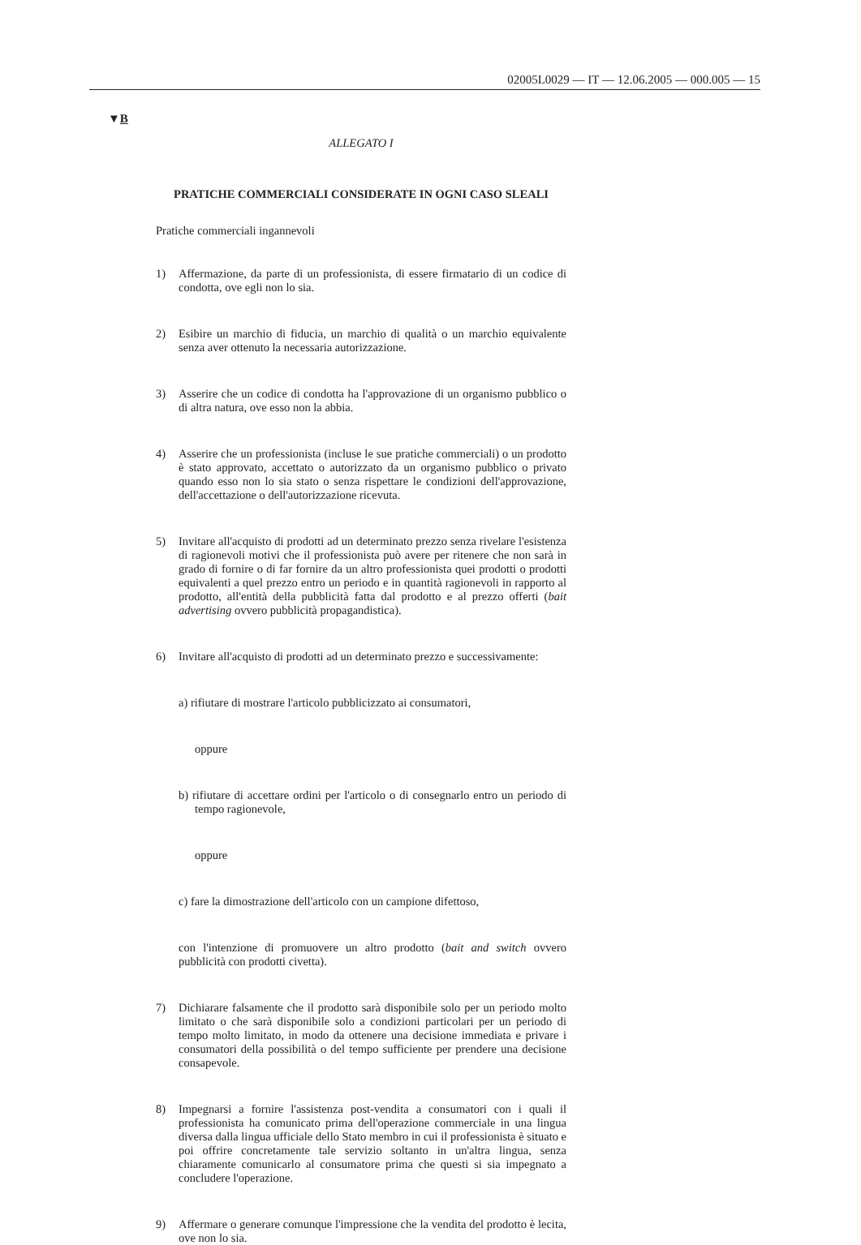02005L0029 — IT — 12.06.2005 — 000.005 — 15
▼B
ALLEGATO I
PRATICHE COMMERCIALI CONSIDERATE IN OGNI CASO SLEALI
Pratiche commerciali ingannevoli
1) Affermazione, da parte di un professionista, di essere firmatario di un codice di condotta, ove egli non lo sia.
2) Esibire un marchio di fiducia, un marchio di qualità o un marchio equivalente senza aver ottenuto la necessaria autorizzazione.
3) Asserire che un codice di condotta ha l'approvazione di un organismo pubblico o di altra natura, ove esso non la abbia.
4) Asserire che un professionista (incluse le sue pratiche commerciali) o un prodotto è stato approvato, accettato o autorizzato da un organismo pubblico o privato quando esso non lo sia stato o senza rispettare le condizioni dell'approvazione, dell'accettazione o dell'autorizzazione ricevuta.
5) Invitare all'acquisto di prodotti ad un determinato prezzo senza rivelare l'esistenza di ragionevoli motivi che il professionista può avere per ritenere che non sarà in grado di fornire o di far fornire da un altro professionista quei prodotti o prodotti equivalenti a quel prezzo entro un periodo e in quantità ragionevoli in rapporto al prodotto, all'entità della pubblicità fatta dal prodotto e al prezzo offerti (bait advertising ovvero pubblicità propagandistica).
6) Invitare all'acquisto di prodotti ad un determinato prezzo e successivamente:
a) rifiutare di mostrare l'articolo pubblicizzato ai consumatori,
oppure
b) rifiutare di accettare ordini per l'articolo o di consegnarlo entro un periodo di tempo ragionevole,
oppure
c) fare la dimostrazione dell'articolo con un campione difettoso,
con l'intenzione di promuovere un altro prodotto (bait and switch ovvero pubblicità con prodotti civetta).
7) Dichiarare falsamente che il prodotto sarà disponibile solo per un periodo molto limitato o che sarà disponibile solo a condizioni particolari per un periodo di tempo molto limitato, in modo da ottenere una decisione immediata e privare i consumatori della possibilità o del tempo sufficiente per prendere una decisione consapevole.
8) Impegnarsi a fornire l'assistenza post-vendita a consumatori con i quali il professionista ha comunicato prima dell'operazione commerciale in una lingua diversa dalla lingua ufficiale dello Stato membro in cui il professionista è situato e poi offrire concretamente tale servizio soltanto in un'altra lingua, senza chiaramente comunicarlo al consumatore prima che questi si sia impegnato a concludere l'operazione.
9) Affermare o generare comunque l'impressione che la vendita del prodotto è lecita, ove non lo sia.